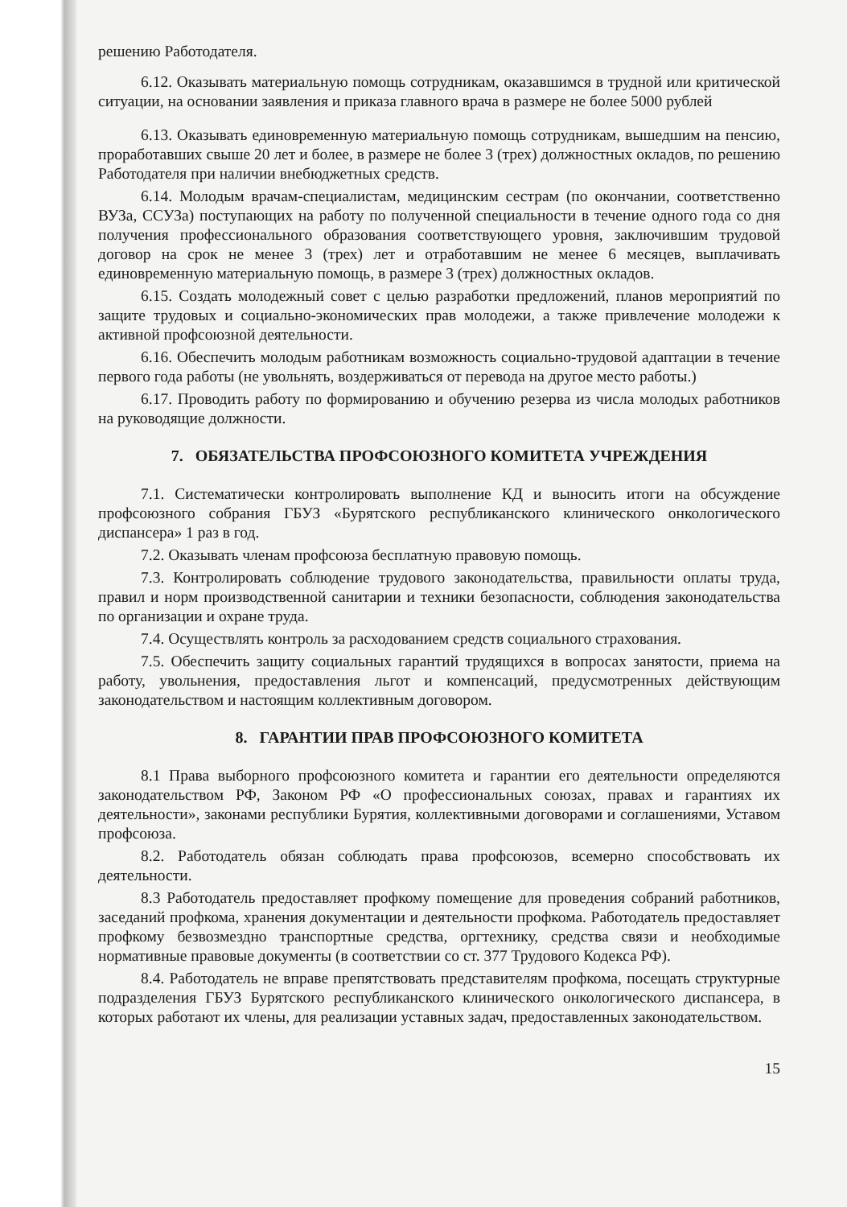решению Работодателя.
6.12. Оказывать материальную помощь сотрудникам, оказавшимся в трудной или критической ситуации, на основании заявления и приказа главного врача в размере не более 5000 рублей
6.13. Оказывать единовременную материальную помощь сотрудникам, вышедшим на пенсию, проработавших свыше 20 лет и более, в размере не более 3 (трех) должностных окладов, по решению Работодателя при наличии внебюджетных средств.
6.14. Молодым врачам-специалистам, медицинским сестрам (по окончании, соответственно ВУЗа, ССУЗа) поступающих на работу по полученной специальности в течение одного года со дня получения профессионального образования соответствующего уровня, заключившим трудовой договор на срок не менее 3 (трех) лет и отработавшим не менее 6 месяцев, выплачивать единовременную материальную помощь, в размере 3 (трех) должностных окладов.
6.15. Создать молодежный совет с целью разработки предложений, планов мероприятий по защите трудовых и социально-экономических прав молодежи, а также привлечение молодежи к активной профсоюзной деятельности.
6.16. Обеспечить молодым работникам возможность социально-трудовой адаптации в течение первого года работы (не увольнять, воздерживаться от перевода на другое место работы.)
6.17. Проводить работу по формированию и обучению резерва из числа молодых работников на руководящие должности.
7. ОБЯЗАТЕЛЬСТВА ПРОФСОЮЗНОГО КОМИТЕТА УЧРЕЖДЕНИЯ
7.1. Систематически контролировать выполнение КД и выносить итоги на обсуждение профсоюзного собрания ГБУЗ «Бурятского республиканского клинического онкологического диспансера» 1 раз в год.
7.2. Оказывать членам профсоюза бесплатную правовую помощь.
7.3. Контролировать соблюдение трудового законодательства, правильности оплаты труда, правил и норм производственной санитарии и техники безопасности, соблюдения законодательства по организации и охране труда.
7.4. Осуществлять контроль за расходованием средств социального страхования.
7.5. Обеспечить защиту социальных гарантий трудящихся в вопросах занятости, приема на работу, увольнения, предоставления льгот и компенсаций, предусмотренных действующим законодательством и настоящим коллективным договором.
8. ГАРАНТИИ ПРАВ ПРОФСОЮЗНОГО КОМИТЕТА
8.1 Права выборного профсоюзного комитета и гарантии его деятельности определяются законодательством РФ, Законом РФ «О профессиональных союзах, правах и гарантиях их деятельности», законами республики Бурятия, коллективными договорами и соглашениями, Уставом профсоюза.
8.2. Работодатель обязан соблюдать права профсоюзов, всемерно способствовать их деятельности.
8.3 Работодатель предоставляет профкому помещение для проведения собраний работников, заседаний профкома, хранения документации и деятельности профкома. Работодатель предоставляет профкому безвозмездно транспортные средства, оргтехнику, средства связи и необходимые нормативные правовые документы (в соответствии со ст. 377 Трудового Кодекса РФ).
8.4. Работодатель не вправе препятствовать представителям профкома, посещать структурные подразделения ГБУЗ Бурятского республиканского клинического онкологического диспансера, в которых работают их члены, для реализации уставных задач, предоставленных законодательством.
15